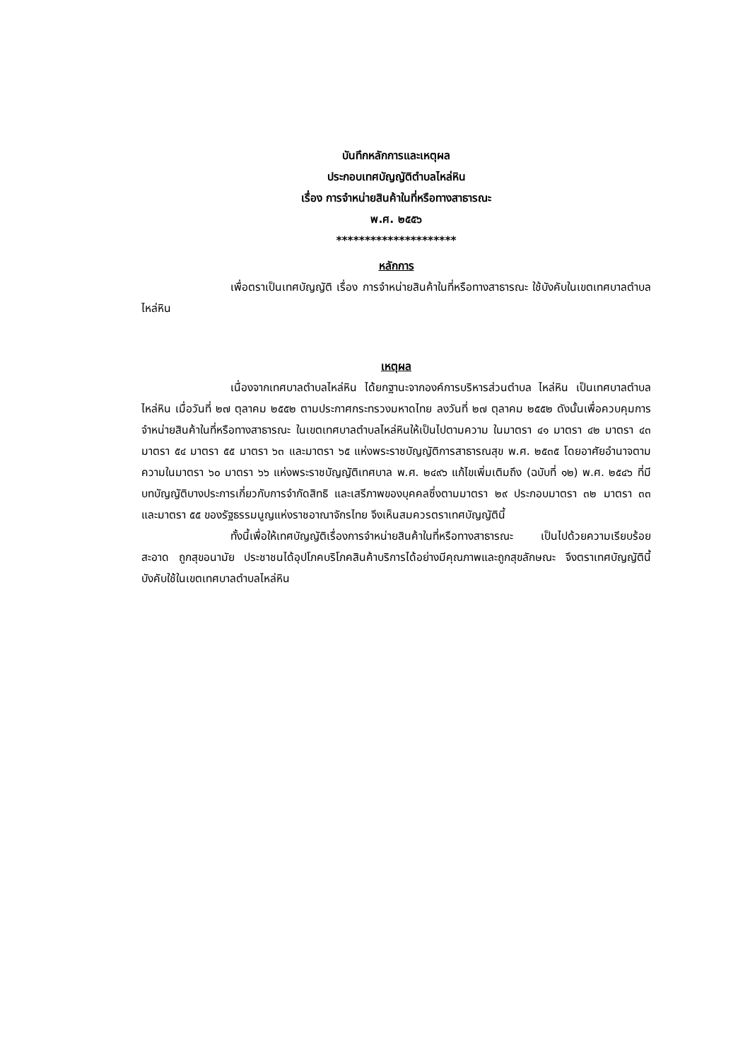บันทึกหลักการและเหตุผล
ประกอบเทศบัญญัติตำบลไหล่หิน
เรื่อง การจำหน่ายสินค้าในที่หรือทางสาธารณะ
พ.ศ. ๒๕๕๖
*********************
หลักการ
เพื่อตราเป็นเทศบัญญัติ เรื่อง การจำหน่ายสินค้าในที่หรือทางสาธารณะ ใช้บังคับในเขตเทศบาลตำบลไหล่หิน
เหตุผล
เนื่องจากเทศบาลตำบลไหล่หิน ได้ยกฐานะจากองค์การบริหารส่วนตำบล ไหล่หิน เป็นเทศบาลตำบลไหล่หิน เมื่อวันที่ ๒๗ ตุลาคม ๒๕๕๒ ตามประกาศกระทรวงมหาดไทย ลงวันที่ ๒๗ ตุลาคม ๒๕๕๒ ดังนั้นเพื่อควบคุมการ จำหน่ายสินค้าในที่หรือทางสาธารณะ ในเขตเทศบาลตำบลไหล่หินให้เป็นไปตามความ ในมาตรา ๔๑ มาตรา ๔๒ มาตรา ๔๓ มาตรา ๕๔ มาตรา ๕๕ มาตรา ๖๓ และมาตรา ๖๕ แห่งพระราชบัญญัติการสาธารณสุข พ.ศ. ๒๕๓๕ โดยอาศัยอำนาจตามความในมาตรา ๖๐ มาตรา ๖๖ แห่งพระราชบัญญัติเทศบาล พ.ศ. ๒๔๙๖ แก้ไขเพิ่มเติมถึง (ฉบับที่ ๑๒) พ.ศ. ๒๕๔๖ ที่มีบทบัญญัติบางประการเกี่ยวกับการจำกัดสิทธิ และเสรีภาพของบุคคลซึ่งตามมาตรา ๒๙ ประกอบมาตรา ๓๒ มาตรา ๓๓ และมาตรา ๕๕ ของรัฐธรรมนูญแห่งราชอาณาจักรไทย จึงเห็นสมควรตราเทศบัญญัตินี้
ทั้งนี้เพื่อให้เทศบัญญัติเรื่องการจำหน่ายสินค้าในที่หรือทางสาธารณะ เป็นไปด้วยความเรียบร้อย สะอาด ถูกสุขอนามัย ประชาชนได้อุปโภคบริโภคสินค้าบริการได้อย่างมีคุณภาพและถูกสุขลักษณะ จึงตราเทศบัญญัตินี้บังคับใช้ในเขตเทศบาลตำบลไหล่หิน